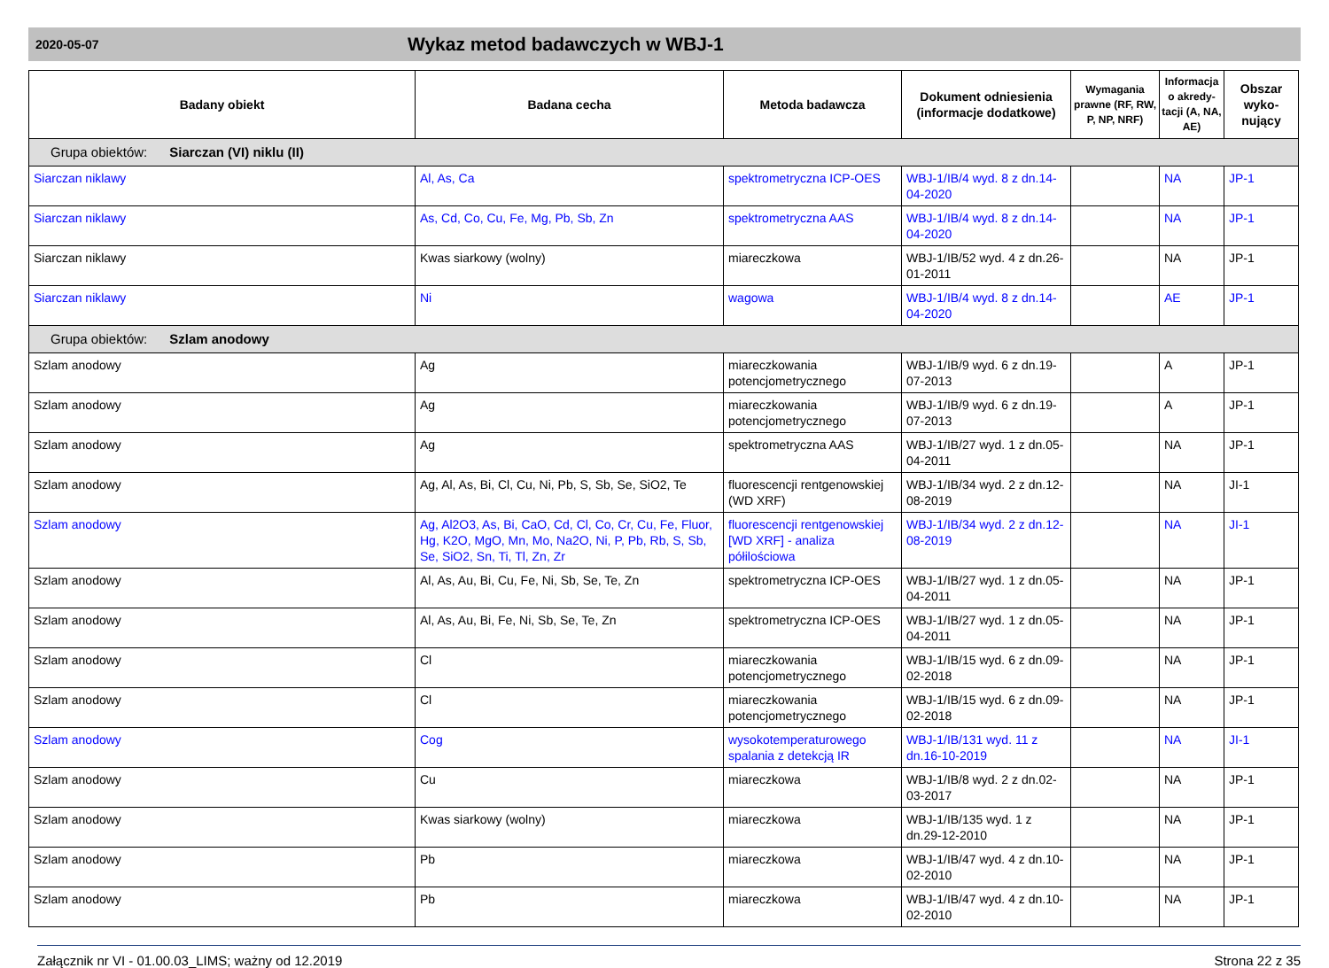2020-05-07 Wykaz metod badawczych w WBJ-1
| Badany obiekt | Badana cecha | Metoda badawcza | Dokument odniesienia (informacje dodatkowe) | Wymagania prawne (RF, RW, P, NP, NRF) | Informacja o akredy-tacji (A, NA, AE) | Obszar wyko-nujący |
| --- | --- | --- | --- | --- | --- | --- |
| Grupa obiektów: Siarczan (VI) niklu (II) | | | | | | |
| Siarczan niklawy | Al, As, Ca | spektrometryczna ICP-OES | WBJ-1/IB/4 wyd. 8 z dn.14-04-2020 | | NA | JP-1 |
| Siarczan niklawy | As, Cd, Co, Cu, Fe, Mg, Pb, Sb, Zn | spektrometryczna AAS | WBJ-1/IB/4 wyd. 8 z dn.14-04-2020 | | NA | JP-1 |
| Siarczan niklawy | Kwas siarkowy (wolny) | miareczkowa | WBJ-1/IB/52 wyd. 4 z dn.26-01-2011 | | NA | JP-1 |
| Siarczan niklawy | Ni | wagowa | WBJ-1/IB/4 wyd. 8 z dn.14-04-2020 | | AE | JP-1 |
| Grupa obiektów: Szlam anodowy | | | | | | |
| Szlam anodowy | Ag | miareczkowania potencjometrycznego | WBJ-1/IB/9 wyd. 6 z dn.19-07-2013 | | A | JP-1 |
| Szlam anodowy | Ag | miareczkowania potencjometrycznego | WBJ-1/IB/9 wyd. 6 z dn.19-07-2013 | | A | JP-1 |
| Szlam anodowy | Ag | spektrometryczna AAS | WBJ-1/IB/27 wyd. 1 z dn.05-04-2011 | | NA | JP-1 |
| Szlam anodowy | Ag, Al, As, Bi, Cl, Cu, Ni, Pb, S, Sb, Se, SiO2, Te | fluorescencji rentgenowskiej (WD XRF) | WBJ-1/IB/34 wyd. 2 z dn.12-08-2019 | | NA | JI-1 |
| Szlam anodowy | Ag, Al2O3, As, Bi, CaO, Cd, Cl, Co, Cr, Cu, Fe, Fluor, Hg, K2O, MgO, Mn, Mo, Na2O, Ni, P, Pb, Rb, S, Sb, Se, SiO2, Sn, Ti, Tl, Zn, Zr | fluorescencji rentgenowskiej [WD XRF] - analiza półilościowa | WBJ-1/IB/34 wyd. 2 z dn.12-08-2019 | | NA | JI-1 |
| Szlam anodowy | Al, As, Au, Bi, Cu, Fe, Ni, Sb, Se, Te, Zn | spektrometryczna ICP-OES | WBJ-1/IB/27 wyd. 1 z dn.05-04-2011 | | NA | JP-1 |
| Szlam anodowy | Al, As, Au, Bi, Fe, Ni, Sb, Se, Te, Zn | spektrometryczna ICP-OES | WBJ-1/IB/27 wyd. 1 z dn.05-04-2011 | | NA | JP-1 |
| Szlam anodowy | Cl | miareczkowania potencjometrycznego | WBJ-1/IB/15 wyd. 6 z dn.09-02-2018 | | NA | JP-1 |
| Szlam anodowy | Cl | miareczkowania potencjometrycznego | WBJ-1/IB/15 wyd. 6 z dn.09-02-2018 | | NA | JP-1 |
| Szlam anodowy | Cog | wysokotemperaturowego spalania z detekcją IR | WBJ-1/IB/131 wyd. 11 z dn.16-10-2019 | | NA | JI-1 |
| Szlam anodowy | Cu | miareczkowa | WBJ-1/IB/8 wyd. 2 z dn.02-03-2017 | | NA | JP-1 |
| Szlam anodowy | Kwas siarkowy (wolny) | miareczkowa | WBJ-1/IB/135 wyd. 1 z dn.29-12-2010 | | NA | JP-1 |
| Szlam anodowy | Pb | miareczkowa | WBJ-1/IB/47 wyd. 4 z dn.10-02-2010 | | NA | JP-1 |
| Szlam anodowy | Pb | miareczkowa | WBJ-1/IB/47 wyd. 4 z dn.10-02-2010 | | NA | JP-1 |
Załącznik nr VI - 01.00.03_LIMS; ważny od 12.2019 Strona 22 z 35